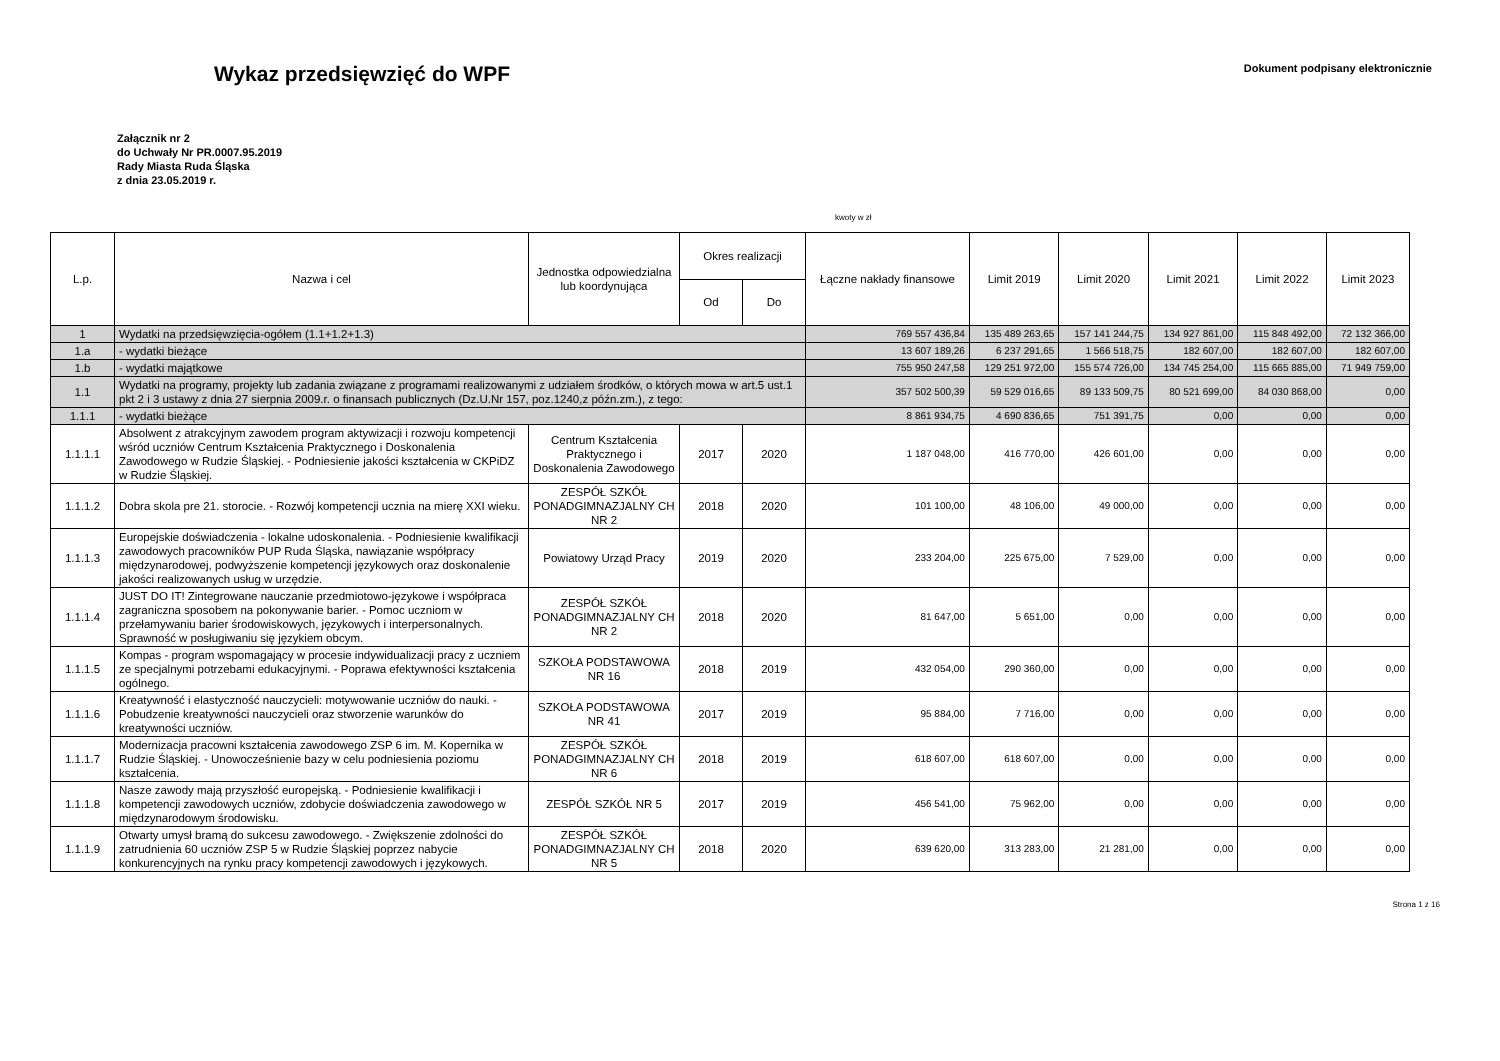Wykaz przedsięwzięć do WPF
Dokument podpisany elektronicznie
Załącznik nr 2
do Uchwały Nr PR.0007.95.2019
Rady Miasta Ruda Śląska
z dnia 23.05.2019 r.
kwoty w zł
| L.p. | Nazwa i cel | Jednostka odpowiedzialna lub koordynująca | Okres realizacji | | Łączne nakłady finansowe | Limit 2019 | Limit 2020 | Limit 2021 | Limit 2022 | Limit 2023 |
| --- | --- | --- | --- | --- | --- | --- | --- | --- | --- | --- |
| | | | Od | Do | | | | | | |
| 1 | Wydatki na przedsięwzięcia-ogółem (1.1+1.2+1.3) | | | | 769 557 436,84 | 135 489 263,65 | 157 141 244,75 | 134 927 861,00 | 115 848 492,00 | 72 132 366,00 |
| 1.a | - wydatki bieżące | | | | 13 607 189,26 | 6 237 291,65 | 1 566 518,75 | 182 607,00 | 182 607,00 | 182 607,00 |
| 1.b | - wydatki majątkowe | | | | 755 950 247,58 | 129 251 972,00 | 155 574 726,00 | 134 745 254,00 | 115 665 885,00 | 71 949 759,00 |
| 1.1 | Wydatki na programy, projekty lub zadania związane z programami realizowanymi z udziałem środków, o których mowa w art.5 ust.1 pkt 2 i 3 ustawy z dnia 27 sierpnia 2009.r. o finansach publicznych (Dz.U.Nr 157, poz.1240,z późn.zm.), z tego: | | | | 357 502 500,39 | 59 529 016,65 | 89 133 509,75 | 80 521 699,00 | 84 030 868,00 | 0,00 |
| 1.1.1 | - wydatki bieżące | | | | 8 861 934,75 | 4 690 836,65 | 751 391,75 | 0,00 | 0,00 | 0,00 |
| 1.1.1.1 | Absolwent z atrakcyjnym zawodem program aktywizacji i rozwoju kompetencji wśród uczniów Centrum Kształcenia Praktycznego i Doskonalenia Zawodowego w Rudzie Śląskiej. - Podniesienie jakości kształcenia w CKPiDZ w Rudzie Śląskiej. | Centrum Kształcenia Praktycznego i Doskonalenia Zawodowego | 2017 | 2020 | 1 187 048,00 | 416 770,00 | 426 601,00 | 0,00 | 0,00 | 0,00 |
| 1.1.1.2 | Dobra skola pre 21. storocie. - Rozwój kompetencji ucznia na mierę XXI wieku. | ZESPÓŁ SZKÓŁ PONADGIMNAZJALNY CH NR 2 | 2018 | 2020 | 101 100,00 | 48 106,00 | 49 000,00 | 0,00 | 0,00 | 0,00 |
| 1.1.1.3 | Europejskie doświadczenia - lokalne udoskonalenia. - Podniesienie kwalifikacji zawodowych pracowników PUP Ruda Śląska, nawiązanie współpracy międzynarodowej, podwyższenie kompetencji językowych oraz doskonalenie jakości realizowanych usług w urzędzie. | Powiatowy Urząd Pracy | 2019 | 2020 | 233 204,00 | 225 675,00 | 7 529,00 | 0,00 | 0,00 | 0,00 |
| 1.1.1.4 | JUST DO IT! Zintegrowane nauczanie przedmiotowo-językowe i współpraca zagraniczna sposobem na pokonywanie barier. - Pomoc uczniom w przełamywaniu barier środowiskowych, językowych i interpersonalnych. Sprawność w posługiwaniu się językiem obcym. | ZESPÓŁ SZKÓŁ PONADGIMNAZJALNY CH NR 2 | 2018 | 2020 | 81 647,00 | 5 651,00 | 0,00 | 0,00 | 0,00 | 0,00 |
| 1.1.1.5 | Kompas - program wspomagający w procesie indywidualizacji pracy z uczniem ze specjalnymi potrzebami edukacyjnymi. - Poprawa efektywności kształcenia ogólnego. | SZKOŁA PODSTAWOWA NR 16 | 2018 | 2019 | 432 054,00 | 290 360,00 | 0,00 | 0,00 | 0,00 | 0,00 |
| 1.1.1.6 | Kreatywność i elastyczność nauczycieli: motywowanie uczniów do nauki. - Pobudzenie kreatywności nauczycieli oraz stworzenie warunków do kreatywności uczniów. | SZKOŁA PODSTAWOWA NR 41 | 2017 | 2019 | 95 884,00 | 7 716,00 | 0,00 | 0,00 | 0,00 | 0,00 |
| 1.1.1.7 | Modernizacja pracowni kształcenia zawodowego ZSP 6 im. M. Kopernika w Rudzie Śląskiej. - Unowocześnienie bazy w celu podniesienia poziomu kształcenia. | ZESPÓŁ SZKÓŁ PONADGIMNAZJALNY CH NR 6 | 2018 | 2019 | 618 607,00 | 618 607,00 | 0,00 | 0,00 | 0,00 | 0,00 |
| 1.1.1.8 | Nasze zawody mają przyszłość europejską. - Podniesienie kwalifikacji i kompetencji zawodowych uczniów, zdobycie doświadczenia zawodowego w międzynarodowym środowisku. | ZESPÓŁ SZKÓŁ NR 5 | 2017 | 2019 | 456 541,00 | 75 962,00 | 0,00 | 0,00 | 0,00 | 0,00 |
| 1.1.1.9 | Otwarty umysł bramą do sukcesu zawodowego. - Zwiększenie zdolności do zatrudnienia 60 uczniów ZSP 5 w Rudzie Śląskiej poprzez nabycie konkurencyjnych na rynku pracy kompetencji zawodowych i językowych. | ZESPÓŁ SZKÓŁ PONADGIMNAZJALNY CH NR 5 | 2018 | 2020 | 639 620,00 | 313 283,00 | 21 281,00 | 0,00 | 0,00 | 0,00 |
Strona 1 z 16